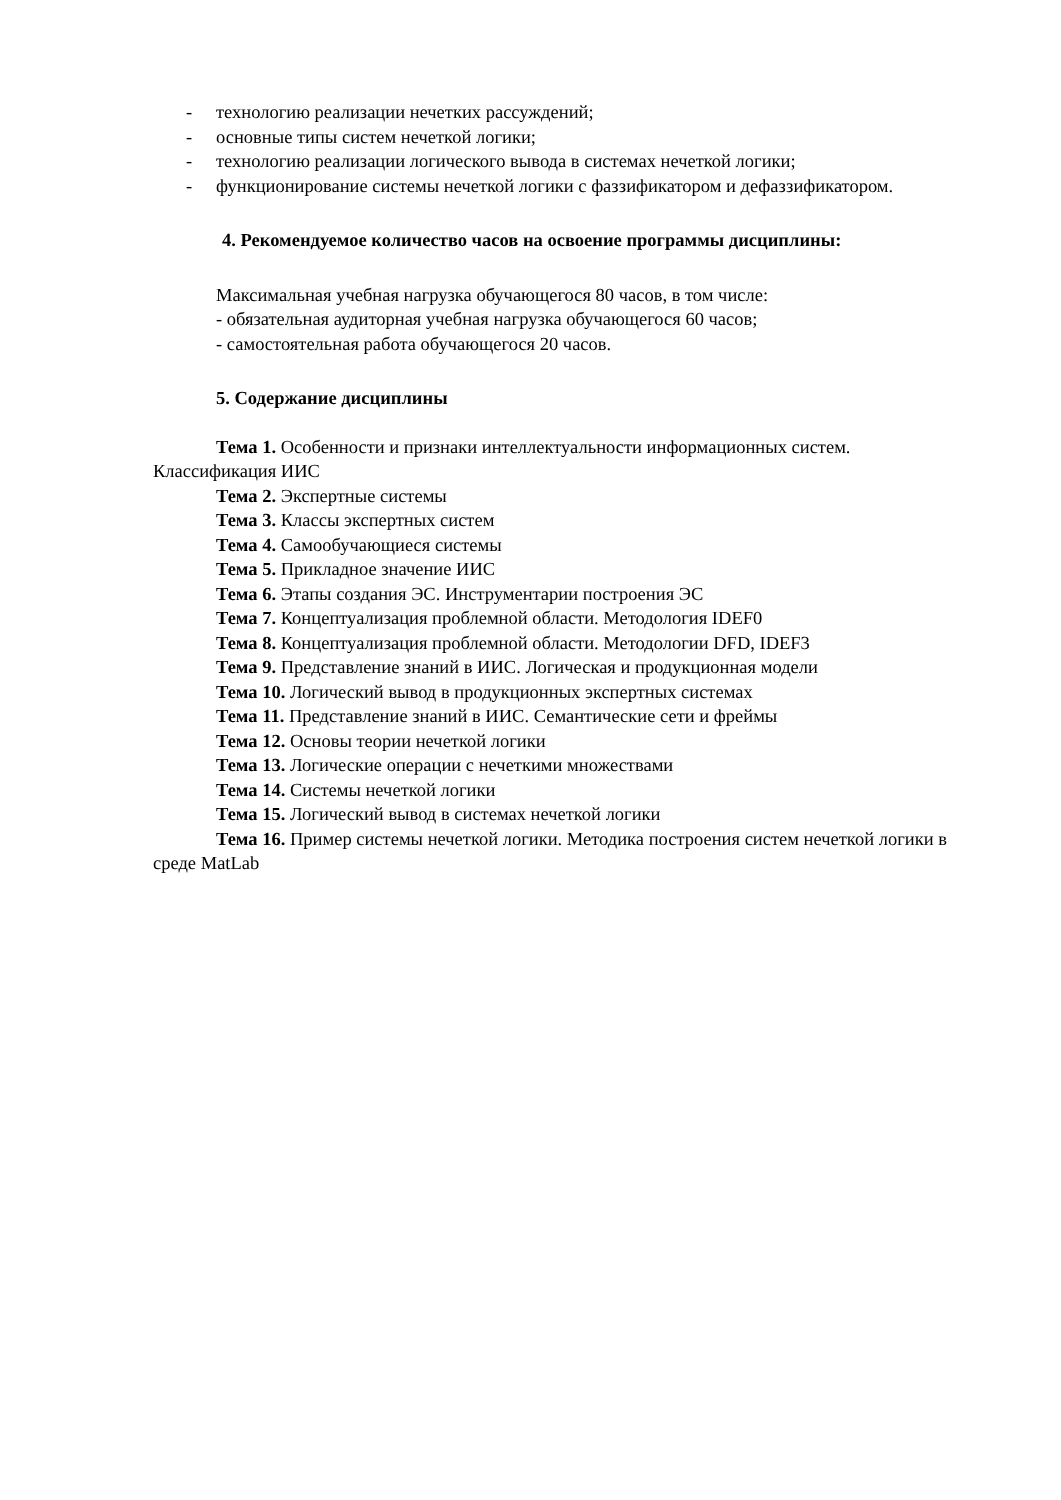- технологию реализации нечетких рассуждений;
- основные типы систем нечеткой логики;
- технологию реализации логического вывода в системах нечеткой логики;
- функционирование системы нечеткой логики с фаззификатором и дефаззификатором.
4. Рекомендуемое количество часов на освоение программы дисциплины:
Максимальная учебная нагрузка обучающегося 80 часов, в том числе:
- обязательная аудиторная учебная нагрузка обучающегося 60 часов;
- самостоятельная работа обучающегося 20 часов.
5. Содержание дисциплины
Тема 1. Особенности и признаки интеллектуальности информационных систем. Классификация ИИС
Тема 2. Экспертные системы
Тема 3. Классы экспертных систем
Тема 4. Самообучающиеся системы
Тема 5. Прикладное значение ИИС
Тема 6. Этапы создания ЭС. Инструментарии построения ЭС
Тема 7. Концептуализация проблемной области. Методология IDEF0
Тема 8. Концептуализация проблемной области. Методологии DFD, IDEF3
Тема 9. Представление знаний в ИИС. Логическая и продукционная модели
Тема 10. Логический вывод в продукционных экспертных системах
Тема 11. Представление знаний в ИИС. Семантические сети и фреймы
Тема 12. Основы теории нечеткой логики
Тема 13. Логические операции с нечеткими множествами
Тема 14. Системы нечеткой логики
Тема 15. Логический вывод в системах нечеткой логики
Тема 16. Пример системы нечеткой логики. Методика построения систем нечеткой логики в среде MatLab